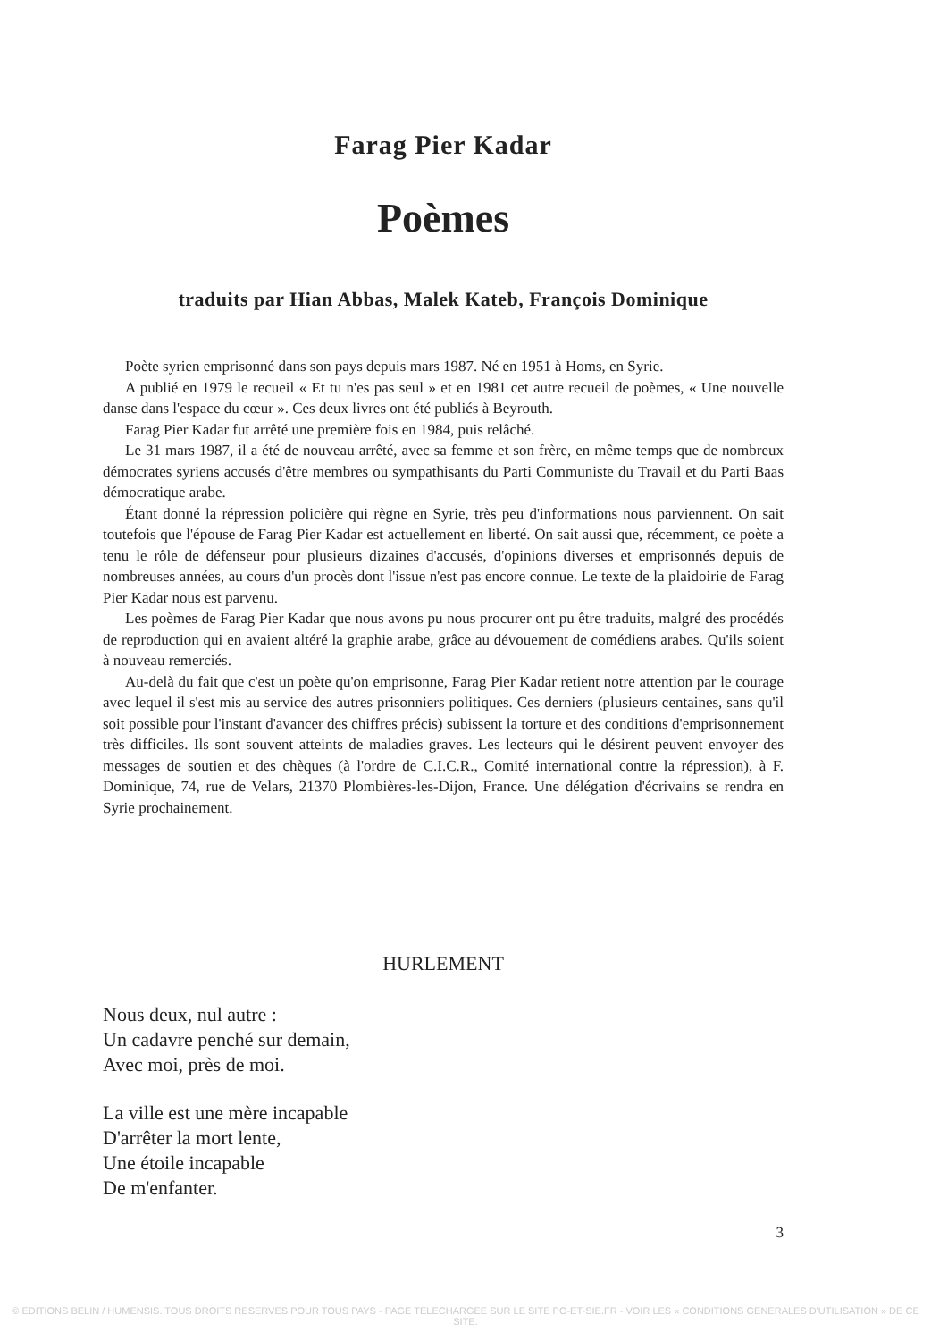Farag Pier Kadar
Poèmes
traduits par Hian Abbas, Malek Kateb, François Dominique
Poète syrien emprisonné dans son pays depuis mars 1987. Né en 1951 à Homs, en Syrie.
A publié en 1979 le recueil « Et tu n'es pas seul » et en 1981 cet autre recueil de poèmes, « Une nouvelle danse dans l'espace du cœur ». Ces deux livres ont été publiés à Beyrouth.
Farag Pier Kadar fut arrêté une première fois en 1984, puis relâché.
Le 31 mars 1987, il a été de nouveau arrêté, avec sa femme et son frère, en même temps que de nombreux démocrates syriens accusés d'être membres ou sympathisants du Parti Communiste du Travail et du Parti Baas démocratique arabe.
Étant donné la répression policière qui règne en Syrie, très peu d'informations nous parviennent. On sait toutefois que l'épouse de Farag Pier Kadar est actuellement en liberté. On sait aussi que, récemment, ce poète a tenu le rôle de défenseur pour plusieurs dizaines d'accusés, d'opinions diverses et emprisonnés depuis de nombreuses années, au cours d'un procès dont l'issue n'est pas encore connue. Le texte de la plaidoirie de Farag Pier Kadar nous est parvenu.
Les poèmes de Farag Pier Kadar que nous avons pu nous procurer ont pu être traduits, malgré des procédés de reproduction qui en avaient altéré la graphie arabe, grâce au dévouement de comédiens arabes. Qu'ils soient à nouveau remerciés.
Au-delà du fait que c'est un poète qu'on emprisonne, Farag Pier Kadar retient notre attention par le courage avec lequel il s'est mis au service des autres prisonniers politiques. Ces derniers (plusieurs centaines, sans qu'il soit possible pour l'instant d'avancer des chiffres précis) subissent la torture et des conditions d'emprisonnement très difficiles. Ils sont souvent atteints de maladies graves. Les lecteurs qui le désirent peuvent envoyer des messages de soutien et des chèques (à l'ordre de C.I.C.R., Comité international contre la répression), à F. Dominique, 74, rue de Velars, 21370 Plombières-les-Dijon, France. Une délégation d'écrivains se rendra en Syrie prochainement.
HURLEMENT
Nous deux, nul autre :
Un cadavre penché sur demain,
Avec moi, près de moi.
La ville est une mère incapable
D'arrêter la mort lente,
Une étoile incapable
De m'enfanter.
3
© EDITIONS BELIN / HUMENSIS. TOUS DROITS RESERVES POUR TOUS PAYS - PAGE TELECHARGEE SUR LE SITE PO-ET-SIE.FR - VOIR LES « CONDITIONS GENERALES D'UTILISATION » DE CE SITE.